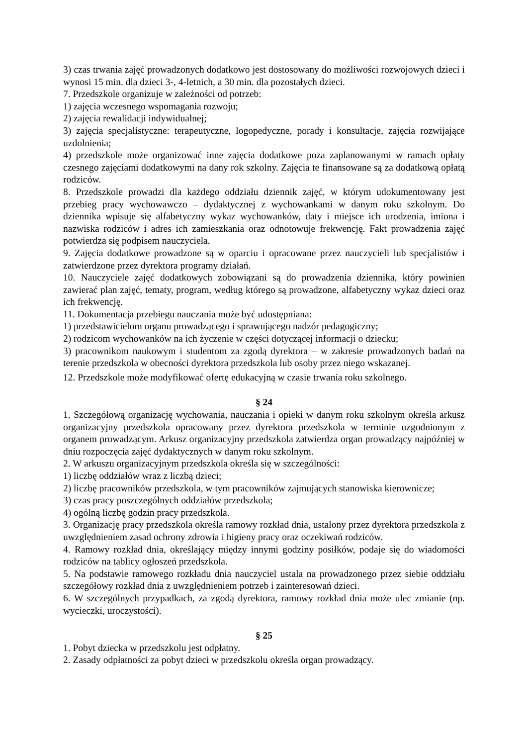3) czas trwania zajęć prowadzonych dodatkowo jest dostosowany do możliwości rozwojowych dzieci i wynosi 15 min. dla dzieci 3-, 4-letnich, a 30 min. dla pozostałych dzieci.
7. Przedszkole organizuje w zależności od potrzeb:
1) zajęcia wczesnego wspomagania rozwoju;
2) zajęcia rewalidacji indywidualnej;
3) zajęcia specjalistyczne: terapeutyczne, logopedyczne, porady i konsultacje, zajęcia rozwijające uzdolnienia;
4) przedszkole może organizować inne zajęcia dodatkowe poza zaplanowanymi w ramach opłaty czesnego zajęciami dodatkowymi na dany rok szkolny. Zajęcia te finansowane są za dodatkową opłatą rodziców.
8. Przedszkole prowadzi dla każdego oddziału dziennik zajęć, w którym udokumentowany jest przebieg pracy wychowawczo – dydaktycznej z wychowankami w danym roku szkolnym. Do dziennika wpisuje się alfabetyczny wykaz wychowanków, daty i miejsce ich urodzenia, imiona i nazwiska rodziców i adres ich zamieszkania oraz odnotowuje frekwencję. Fakt prowadzenia zajęć potwierdza się podpisem nauczyciela.
9. Zajęcia dodatkowe prowadzone są w oparciu i opracowane przez nauczycieli lub specjalistów i zatwierdzone przez dyrektora programy działań.
10. Nauczyciele zajęć dodatkowych zobowiązani są do prowadzenia dziennika, który powinien zawierać plan zajęć, tematy, program, według którego są prowadzone, alfabetyczny wykaz dzieci oraz ich frekwencję.
11. Dokumentacja przebiegu nauczania może być udostępniana:
1) przedstawicielom organu prowadzącego i sprawującego nadzór pedagogiczny;
2) rodzicom wychowanków na ich życzenie w części dotyczącej informacji o dziecku;
3) pracownikom naukowym i studentom za zgodą dyrektora – w zakresie prowadzonych badań na terenie przedszkola w obecności dyrektora przedszkola lub osoby przez niego wskazanej.
12. Przedszkole może modyfikować ofertę edukacyjną w czasie trwania roku szkolnego.
§ 24
1. Szczegółową organizację wychowania, nauczania i opieki w danym roku szkolnym określa arkusz organizacyjny przedszkola opracowany przez dyrektora przedszkola w terminie uzgodnionym z organem prowadzącym. Arkusz organizacyjny przedszkola zatwierdza organ prowadzący najpóźniej w dniu rozpoczęcia zajęć dydaktycznych w danym roku szkolnym.
2. W arkuszu organizacyjnym przedszkola określa się w szczególności:
1) liczbę oddziałów wraz z liczbą dzieci;
2) liczbę pracowników przedszkola, w tym pracowników zajmujących stanowiska kierownicze;
3) czas pracy poszczególnych oddziałów przedszkola;
4) ogólną liczbę godzin pracy przedszkola.
3. Organizację pracy przedszkola określa ramowy rozkład dnia, ustalony przez dyrektora przedszkola z uwzględnieniem zasad ochrony zdrowia i higieny pracy oraz oczekiwań rodziców.
4. Ramowy rozkład dnia, określający między innymi godziny posiłków, podaje się do wiadomości rodziców na tablicy ogłoszeń przedszkola.
5. Na podstawie ramowego rozkładu dnia nauczyciel ustala na prowadzonego przez siebie oddziału szczegółowy rozkład dnia z uwzględnieniem potrzeb i zainteresowań dzieci.
6. W szczególnych przypadkach, za zgodą dyrektora, ramowy rozkład dnia może ulec zmianie (np. wycieczki, uroczystości).
§ 25
1. Pobyt dziecka w przedszkolu jest odpłatny.
2. Zasady odpłatności za pobyt dzieci w przedszkolu określa organ prowadzący.